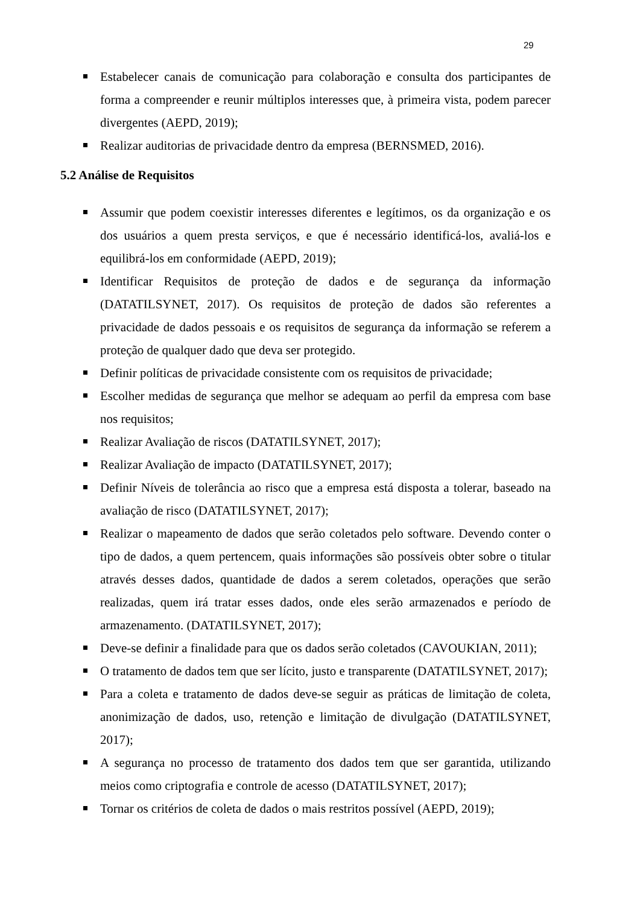29
Estabelecer canais de comunicação para colaboração e consulta dos participantes de forma a compreender e reunir múltiplos interesses que, à primeira vista, podem parecer divergentes (AEPD, 2019);
Realizar auditorias de privacidade dentro da empresa (BERNSMED, 2016).
5.2 Análise de Requisitos
Assumir que podem coexistir interesses diferentes e legítimos, os da organização e os dos usuários a quem presta serviços, e que é necessário identificá-los, avaliá-los e equilibrá-los em conformidade (AEPD, 2019);
Identificar Requisitos de proteção de dados e de segurança da informação (DATATILSYNET, 2017). Os requisitos de proteção de dados são referentes a privacidade de dados pessoais e os requisitos de segurança da informação se referem a proteção de qualquer dado que deva ser protegido.
Definir políticas de privacidade consistente com os requisitos de privacidade;
Escolher medidas de segurança que melhor se adequam ao perfil da empresa com base nos requisitos;
Realizar Avaliação de riscos (DATATILSYNET, 2017);
Realizar Avaliação de impacto (DATATILSYNET, 2017);
Definir Níveis de tolerância ao risco que a empresa está disposta a tolerar, baseado na avaliação de risco (DATATILSYNET, 2017);
Realizar o mapeamento de dados que serão coletados pelo software. Devendo conter o tipo de dados, a quem pertencem, quais informações são possíveis obter sobre o titular através desses dados, quantidade de dados a serem coletados, operações que serão realizadas, quem irá tratar esses dados, onde eles serão armazenados e período de armazenamento. (DATATILSYNET, 2017);
Deve-se definir a finalidade para que os dados serão coletados (CAVOUKIAN, 2011);
O tratamento de dados tem que ser lícito, justo e transparente (DATATILSYNET, 2017);
Para a coleta e tratamento de dados deve-se seguir as práticas de limitação de coleta, anonimização de dados, uso, retenção e limitação de divulgação (DATATILSYNET, 2017);
A segurança no processo de tratamento dos dados tem que ser garantida, utilizando meios como criptografia e controle de acesso (DATATILSYNET, 2017);
Tornar os critérios de coleta de dados o mais restritos possível (AEPD, 2019);